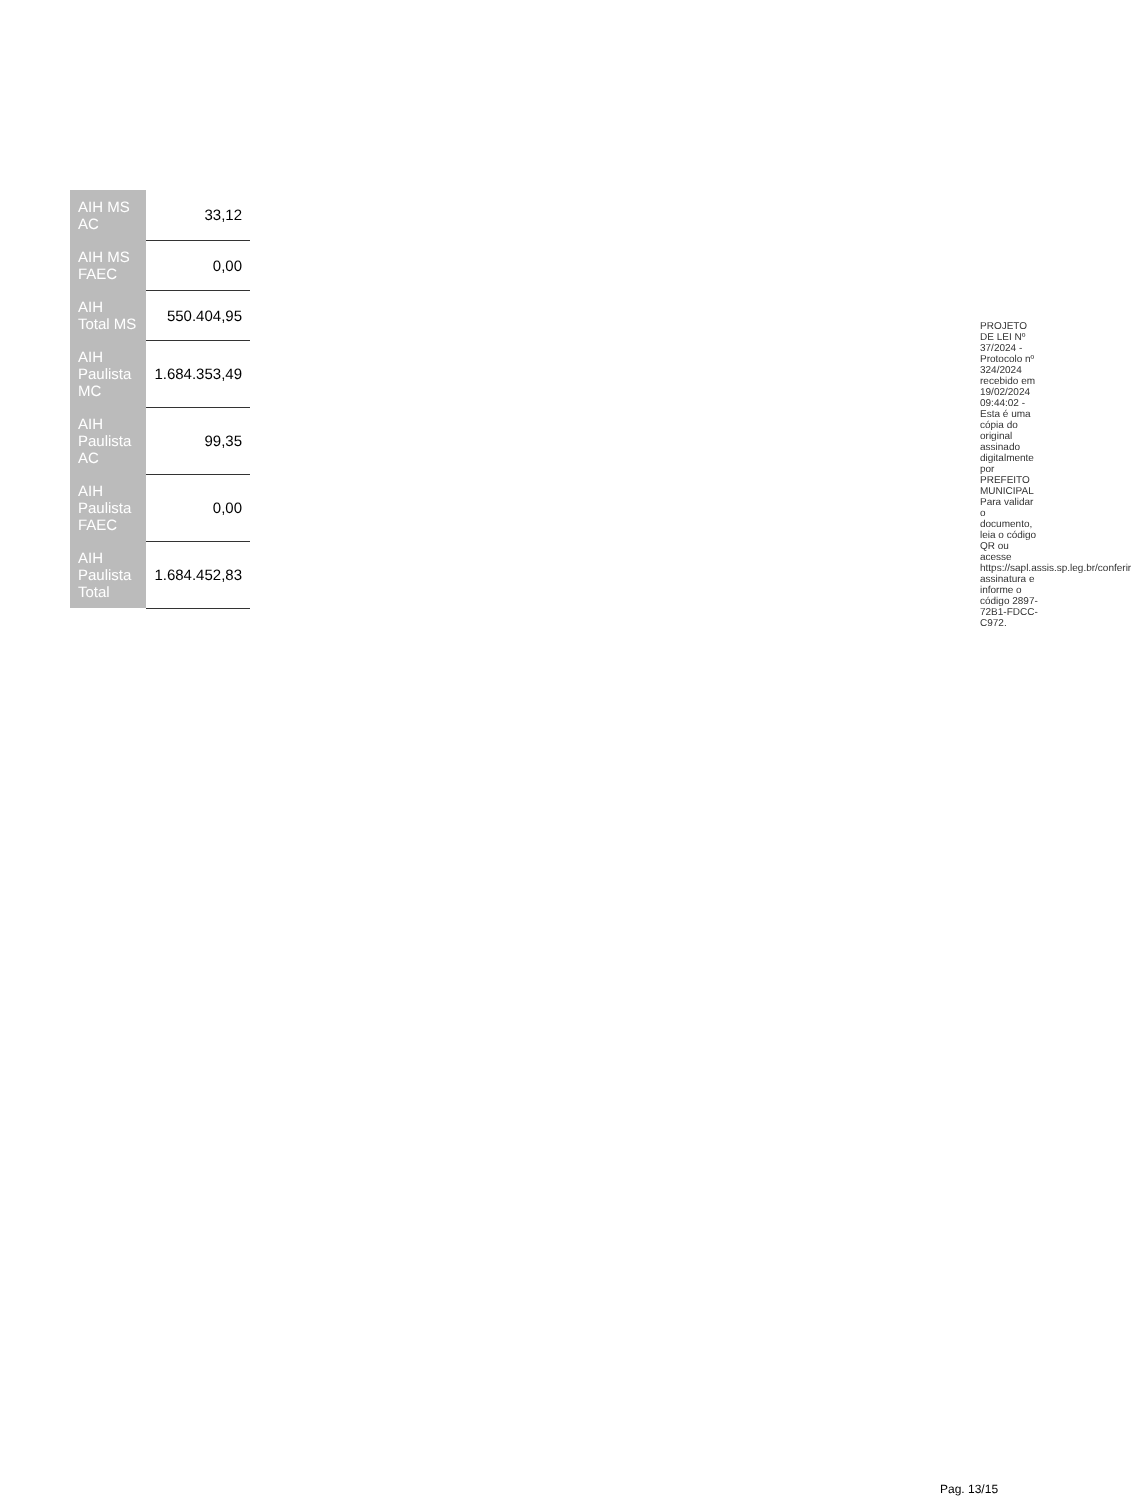| AIH MS AC | 33,12 |
| AIH MS FAEC | 0,00 |
| AIH Total MS | 550.404,95 |
| AIH Paulista MC | 1.684.353,49 |
| AIH Paulista AC | 99,35 |
| AIH Paulista FAEC | 0,00 |
| AIH Paulista Total | 1.684.452,83 |
PROJETO DE LEI Nº 37/2024 - Protocolo nº 324/2024 recebido em 19/02/2024 09:44:02 - Esta é uma cópia do original assinado digitalmente por PREFEITO MUNICIPAL Para validar o documento, leia o código QR ou acesse https://sapl.assis.sp.leg.br/conferir assinatura e informe o código 2897-72B1-FDCC-C972.
Pag. 13/15